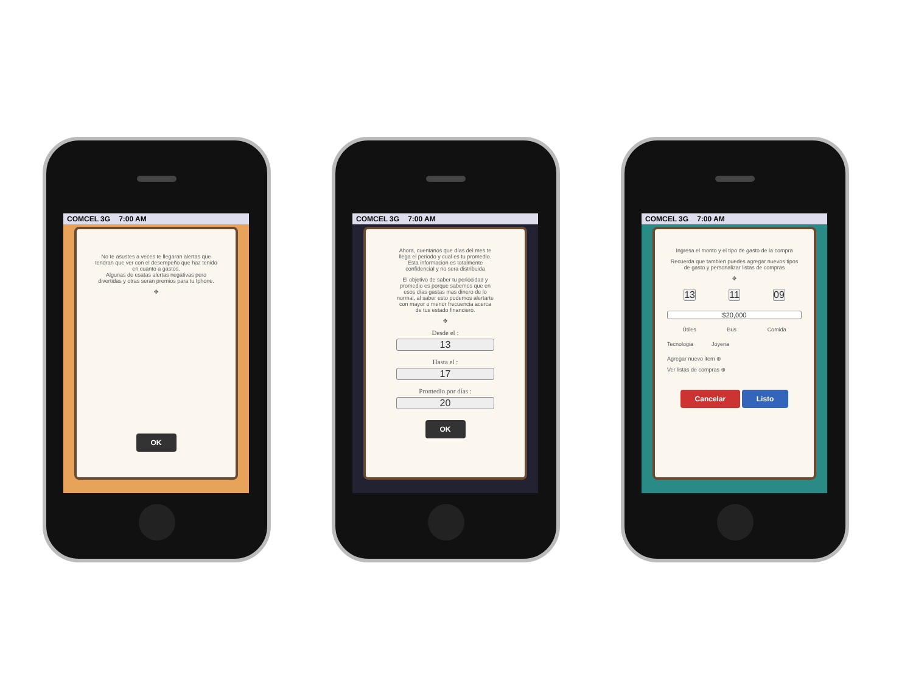COMCEL 3G 7:00 AM
No te asustes a veces te llegaran alertas que tendran que ver con el desempeño que haz tenido en cuanto a gastos.
Algunas de esatas alertas negativas pero divertidas y otras seran premios para tu Iphone.
✥
OK
COMCEL 3G 7:00 AM
Ahora, cuentanos que días del mes te llega el periodo y cual es tu promedio. Esta informacion es totalmente confidencial y no sera distribuida
El objetivo de saber tu periocidad y promedio es porque sabemos que en esos días gastas mas dinero de lo normal, al saber esto podemos alertarte con mayor o menor frecuencia acerca de tus estado financiero.
✥
Desde el :
13
Hasta el :
17
Promedio por días :
20
OK
COMCEL 3G 7:00 AM
Ingresa el monto y el tipo de gasto de la compra
Recuerda que tambien puedes agregar nuevos tipos de gasto y personalizar listas de compras
✥
13 11 09
$20,000
Útiles Bus Comida
Tecnologia Joyeria
Agregar nuevo item ⊕
Ver listas de compras ⊕
Cancelar Listo